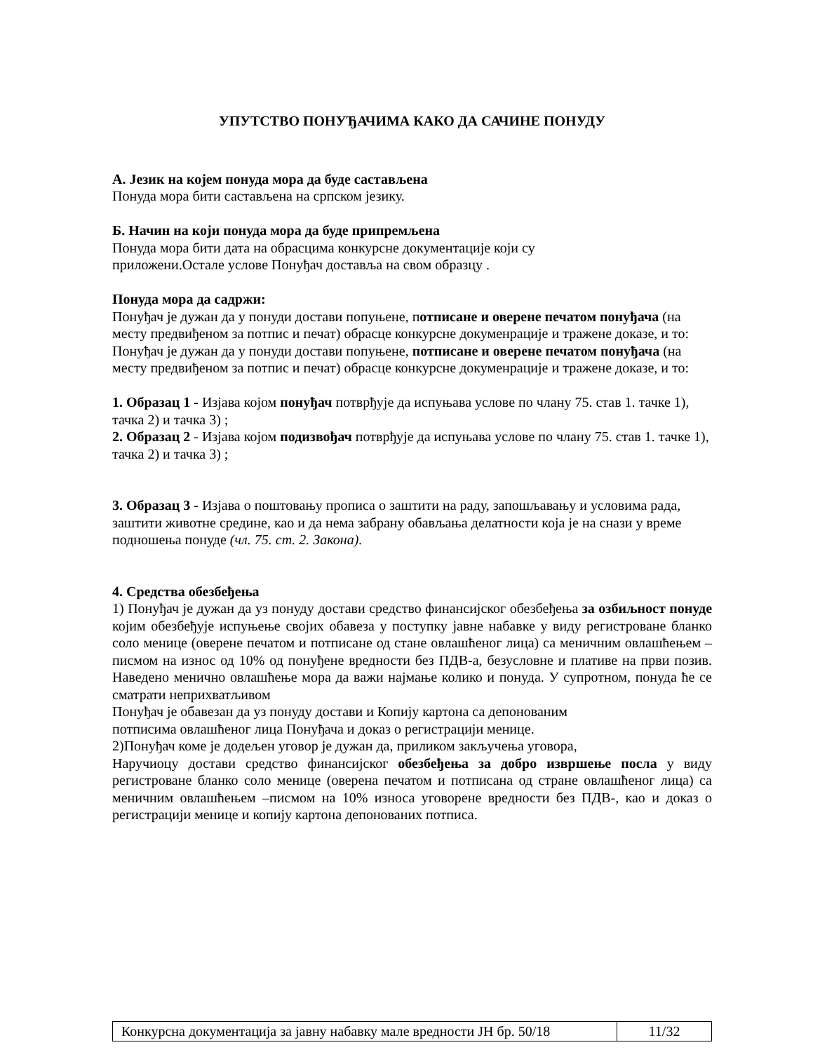УПУТСТВО ПОНУЂАЧИМА КАКО ДА САЧИНЕ ПОНУДУ
А. Језик на којем понуда мора да буде састављена
Понуда мора бити састављена на српском језику.
Б. Начин на који понуда мора да буде припремљена
Понуда мора бити дата на обрасцима конкурсне документације који су
приложени.Остале услове Понуђач доставља на свом образцу .
Понуда мора да садржи:
Понуђач је дужан да у понуди достави попуњене, потписане и оверене печатом понуђача (на месту предвиђеном за потпис и печат) обрасце конкурсне докуменрације и тражене доказе, и то:
Понуђач је дужан да у понуди достави попуњене, потписане и оверене печатом понуђача (на месту предвиђеном за потпис и печат) обрасце конкурсне докуменрације и тражене доказе, и то:
1. Образац 1 - Изјава којом понуђач потврђује да испуњава услове по члану 75. став 1. тачке 1), тачка 2) и тачка 3) ;
2. Образац 2 - Изјава којом подизвођач потврђује да испуњава услове по члану 75. став 1. тачке 1), тачка 2) и тачка 3) ;
3. Образац 3 - Изјава о поштовању прописа о заштити на раду, запошљавању и условима рада, заштити животне средине, као и да нема забрану обављања делатности која је на снази у време подношења понуде (чл. 75. ст. 2. Закона).
4. Средства обезбеђења
1) Понуђач је дужан да уз понуду достави средство финансијског обезбеђења за озбиљност понуде којим обезбеђује испуњење својих обавеза у поступку јавне набавке у виду регистроване бланко соло менице (оверене печатом и потписане од стане овлашћеног лица) са меничним овлашћењем –писмом на износ од 10% од понуђене вредности без ПДВ-а, безусловне и плативе на први позив. Наведено менично овлашћење мора да важи најмање колико и понуда. У супротном, понуда ће се сматрати неприхватљивом
Понуђач је обавезан да уз понуду достави и Копију картона са депонованим
потписима овлашћеног лица Понуђача и доказ о регистрацији менице.
2)Понуђач коме је додељен уговор је дужан да, приликом закључења уговора,
Наручиоцу достави средство финансијског обезбеђења за добро извршење посла у виду регистроване бланко соло менице (оверена печатом и потписана од стране овлашћеног лица) са меничним овлашћењем –писмом на 10% износа уговорене вредности без ПДВ-, као и доказ о регистрацији менице и копију картона депонованих потписа.
| Конкурсна документација за јавну набавку мале вредности ЈН бр. 50/18 | 11/32 |